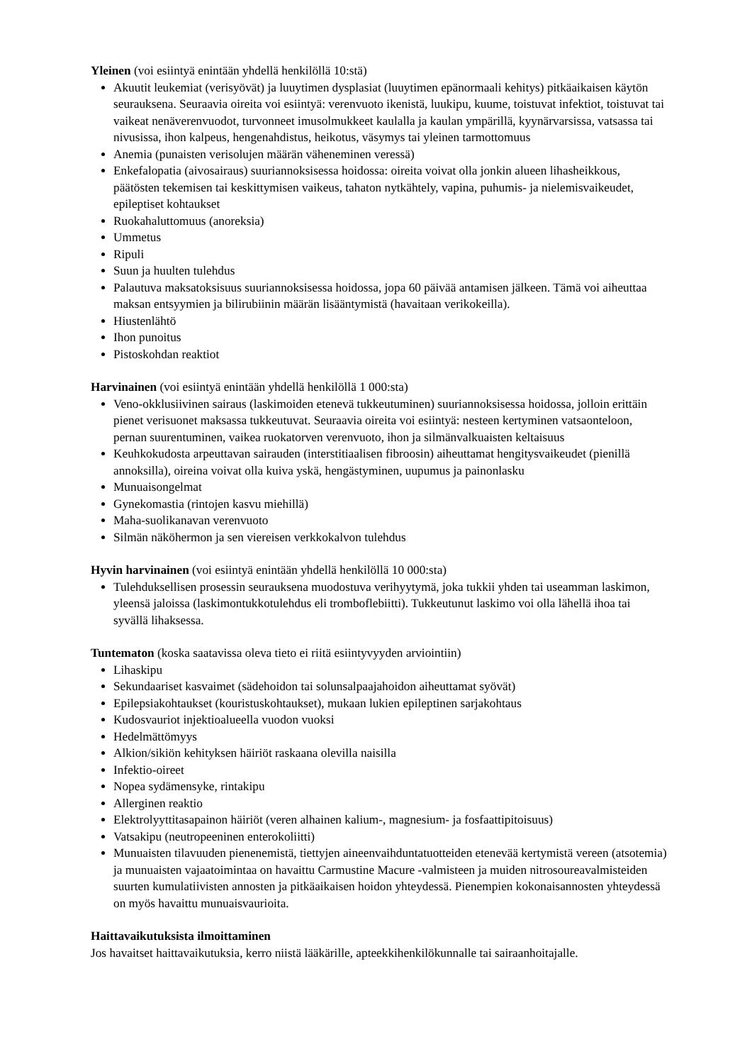Yleinen (voi esiintyä enintään yhdellä henkilöllä 10:stä)
Akuutit leukemiat (verisyövät) ja luuytimen dysplasiat (luuytimen epänormaali kehitys) pitkäaikaisen käytön seurauksena. Seuraavia oireita voi esiintyä: verenvuoto ikenistä, luukipu, kuume, toistuvat infektiot, toistuvat tai vaikeat nenäverenvuodot, turvonneet imusolmukkeet kaulalla ja kaulan ympärillä, kyynärvarsissa, vatsassa tai nivusissa, ihon kalpeus, hengenahdistus, heikotus, väsymys tai yleinen tarmottomuus
Anemia (punaisten verisolujen määrän väheneminen veressä)
Enkefalopatia (aivosairaus) suuriannoksisessa hoidossa: oireita voivat olla jonkin alueen lihasheikkous, päätösten tekemisen tai keskittymisen vaikeus, tahaton nytkähtely, vapina, puhumis- ja nielemisvaikeudet, epileptiset kohtaukset
Ruokahaluttomuus (anoreksia)
Ummetus
Ripuli
Suun ja huulten tulehdus
Palautuva maksatoksisuus suuriannoksisessa hoidossa, jopa 60 päivää antamisen jälkeen. Tämä voi aiheuttaa maksan entsyymien ja bilirubiinin määrän lisääntymistä (havaitaan verikokeilla).
Hiustenlähtö
Ihon punoitus
Pistoskohdan reaktiot
Harvinainen (voi esiintyä enintään yhdellä henkilöllä 1 000:sta)
Veno-okklusiivinen sairaus (laskimoiden etenevä tukkeutuminen) suuriannoksisessa hoidossa, jolloin erittäin pienet verisuonet maksassa tukkeutuvat. Seuraavia oireita voi esiintyä: nesteen kertyminen vatsaonteloon, pernan suurentuminen, vaikea ruokatorven verenvuoto, ihon ja silmänvalkuaisten keltaisuus
Keuhkokudosta arpeuttavan sairauden (interstitiaalisen fibroosin) aiheuttamat hengitysvaikeudet (pienillä annoksilla), oireina voivat olla kuiva yskä, hengästyminen, uupumus ja painonlasku
Munuaisongelmat
Gynekomastia (rintojen kasvu miehillä)
Maha-suolikanavan verenvuoto
Silmän näköhermon ja sen viereisen verkkokalvon tulehdus
Hyvin harvinainen (voi esiintyä enintään yhdellä henkilöllä 10 000:sta)
Tulehduksellisen prosessin seurauksena muodostuva verihyytymä, joka tukkii yhden tai useamman laskimon, yleensä jaloissa (laskimontukkotulehdus eli tromboflebiitti). Tukkeutunut laskimo voi olla lähellä ihoa tai syvällä lihaksessa.
Tuntematon (koska saatavissa oleva tieto ei riitä esiintyvyyden arviointiin)
Lihaskipu
Sekundaariset kasvaimet (sädehoidon tai solunsalpaajahoidon aiheuttamat syövät)
Epilepsiakohtaukset (kouristuskohtaukset), mukaan lukien epileptinen sarjakohtaus
Kudosvauriot injektioalueella vuodon vuoksi
Hedelmättömyys
Alkion/sikiön kehityksen häiriöt raskaana olevilla naisilla
Infektio-oireet
Nopea sydämensyke, rintakipu
Allerginen reaktio
Elektrolyyttitasapainon häiriöt (veren alhainen kalium-, magnesium- ja fosfaattipitoisuus)
Vatsakipu (neutropeeninen enterokoliitti)
Munuaisten tilavuuden pienenemistä, tiettyjen aineenvaihduntatuotteiden etenevää kertymistä vereen (atsotemia) ja munuaisten vajaatoimintaa on havaittu Carmustine Macure -valmisteen ja muiden nitrosoureavalmisteiden suurten kumulatiivisten annosten ja pitkäaikaisen hoidon yhteydessä. Pienempien kokonaisannosten yhteydessä on myös havaittu munuaisvaurioita.
Haittavaikutuksista ilmoittaminen
Jos havaitset haittavaikutuksia, kerro niistä lääkärille, apteekkihenkilökunnalle tai sairaanhoitajalle.